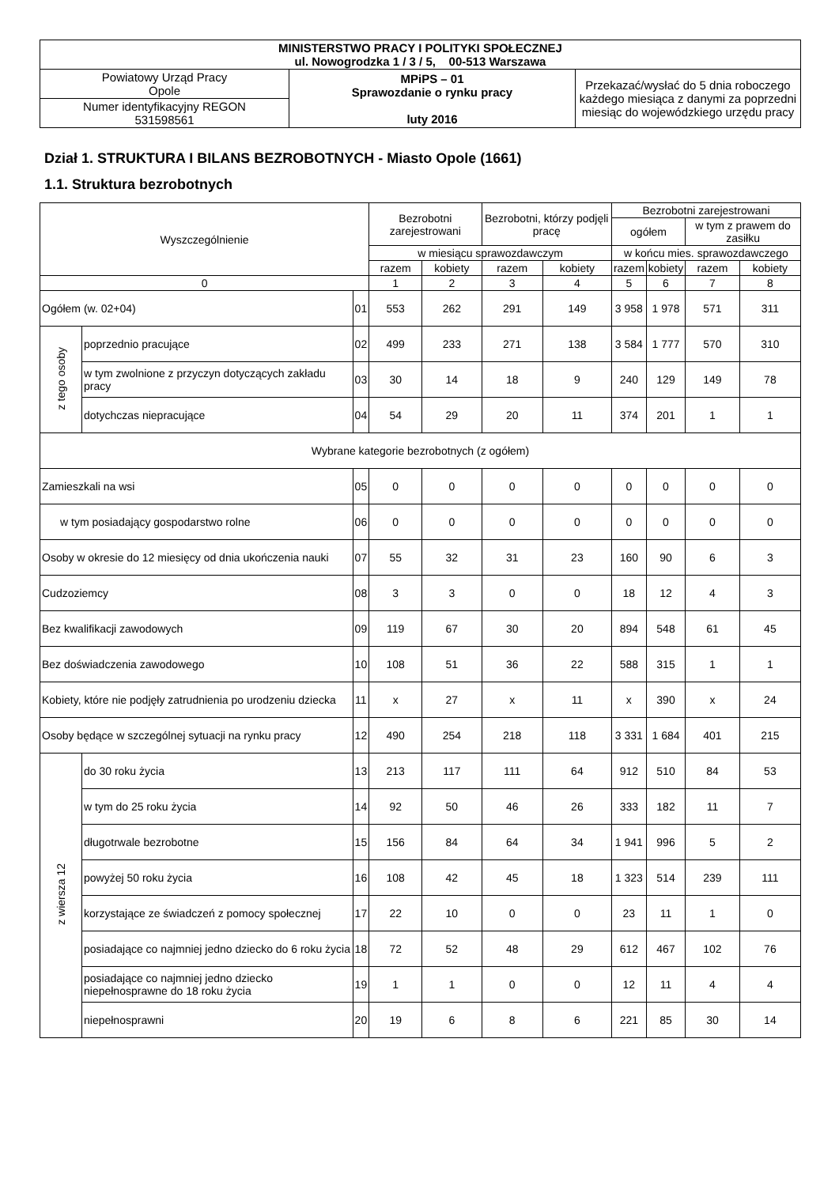| MINISTERSTWO PRACY I POLITYKI SPOŁECZNEJ ul. Nowogrodzka 1 / 3 / 5, 00-513 Warszawa | | |
| Powiatowy Urząd Pracy Opole | MPiPS – 01 Sprawozdanie o rynku pracy luty 2016 | Przekazać/wysłać do 5 dnia roboczego każdego miesiąca z danymi za poprzedni miesiąc do wojewódzkiego urzędu pracy |
| Numer identyfikacyjny REGON 531598561 | | |
Dział 1. STRUKTURA I BILANS BEZROBOTNYCH - Miasto Opole (1661)
1.1. Struktura bezrobotnych
| Wyszczególnienie | | | Bezrobotni zarejestrowani | | Bezrobotni, którzy podjęli pracę | | Bezrobotni zarejestrowani | | | |
| --- | --- | --- | --- | --- | --- | --- | --- | --- | --- | --- |
| | | | | | | | ogółem | | w tym z prawem do zasiłku | |
| | | | w miesiącu sprawozdawczym | | | | w końcu mies. sprawozdawczego | | | |
| | | | razem | kobiety | razem | kobiety | razem | kobiety | razem | kobiety |
| 0 | | | 1 | 2 | 3 | 4 | 5 | 6 | 7 | 8 |
| Ogółem (w. 02+04) | | 01 | 553 | 262 | 291 | 149 | 3 958 | 1 978 | 571 | 311 |
| z tego osoby | poprzednio pracujące | 02 | 499 | 233 | 271 | 138 | 3 584 | 1 777 | 570 | 310 |
| | w tym zwolnione z przyczyn dotyczących zakładu pracy | 03 | 30 | 14 | 18 | 9 | 240 | 129 | 149 | 78 |
| | dotychczas niepracujące | 04 | 54 | 29 | 20 | 11 | 374 | 201 | 1 | 1 |
| Wybrane kategorie bezrobotnych (z ogółem) | | | | | | | | | | |
| Zamieszkali na wsi | | 05 | 0 | 0 | 0 | 0 | 0 | 0 | 0 | 0 |
| w tym posiadający gospodarstwo rolne | | 06 | 0 | 0 | 0 | 0 | 0 | 0 | 0 | 0 |
| Osoby w okresie do 12 miesięcy od dnia ukończenia nauki | | 07 | 55 | 32 | 31 | 23 | 160 | 90 | 6 | 3 |
| Cudzoziemcy | | 08 | 3 | 3 | 0 | 0 | 18 | 12 | 4 | 3 |
| Bez kwalifikacji zawodowych | | 09 | 119 | 67 | 30 | 20 | 894 | 548 | 61 | 45 |
| Bez doświadczenia zawodowego | | 10 | 108 | 51 | 36 | 22 | 588 | 315 | 1 | 1 |
| Kobiety, które nie podjęły zatrudnienia po urodzeniu dziecka | | 11 | x | 27 | x | 11 | x | 390 | x | 24 |
| Osoby będące w szczególnej sytuacji na rynku pracy | | 12 | 490 | 254 | 218 | 118 | 3 331 | 1 684 | 401 | 215 |
| z wiersza 12 | do 30 roku życia | 13 | 213 | 117 | 111 | 64 | 912 | 510 | 84 | 53 |
| | w tym do 25 roku życia | 14 | 92 | 50 | 46 | 26 | 333 | 182 | 11 | 7 |
| | długotrwale bezrobotne | 15 | 156 | 84 | 64 | 34 | 1 941 | 996 | 5 | 2 |
| | powyżej 50 roku życia | 16 | 108 | 42 | 45 | 18 | 1 323 | 514 | 239 | 111 |
| | korzystające ze świadczeń z pomocy społecznej | 17 | 22 | 10 | 0 | 0 | 23 | 11 | 1 | 0 |
| | posiadające co najmniej jedno dziecko do 6 roku życia | 18 | 72 | 52 | 48 | 29 | 612 | 467 | 102 | 76 |
| | posiadające co najmniej jedno dziecko niepełnosprawne do 18 roku życia | 19 | 1 | 1 | 0 | 0 | 12 | 11 | 4 | 4 |
| | niepełnosprawni | 20 | 19 | 6 | 8 | 6 | 221 | 85 | 30 | 14 |